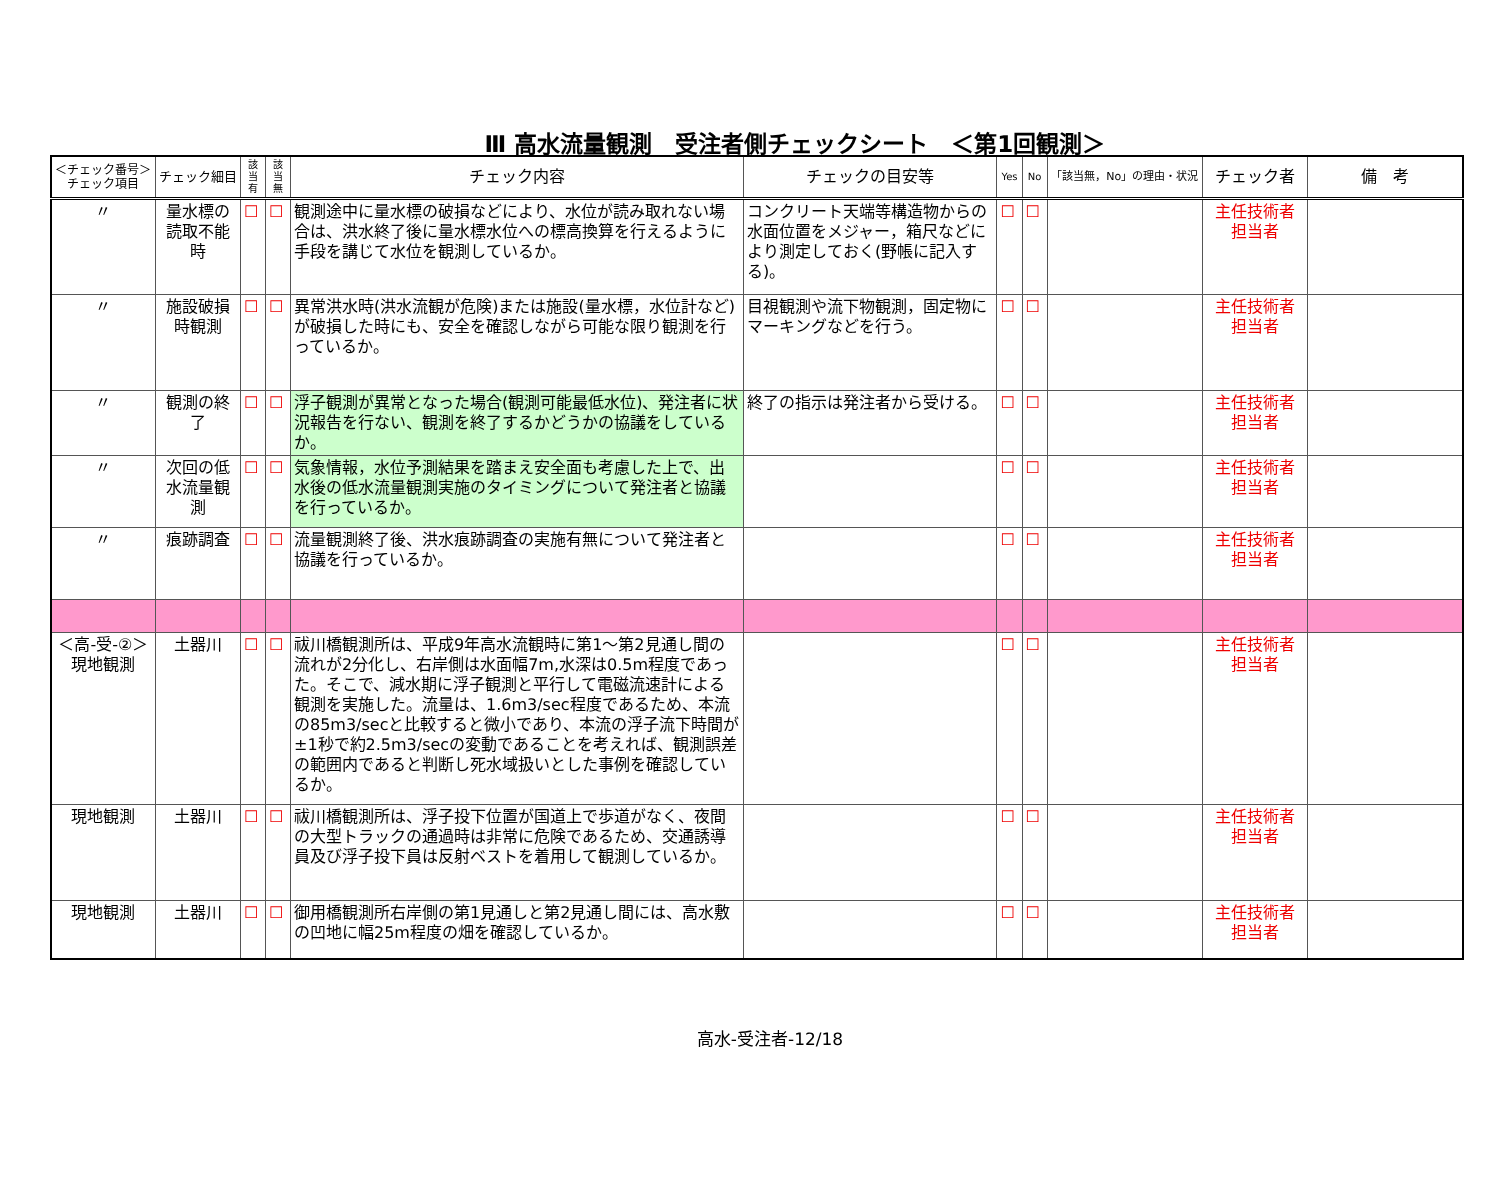Ⅲ 高水流量観測　受注者側チェックシート　＜第1回観測＞
| ＜チェック番号＞ チェック項目 | チェック細目 | 該当 有 | 該当 無 | チェック内容 | チェックの目安等 | Yes | No | 「該当無，No」の理由・状況 | チェック者 | 備 考 |
| --- | --- | --- | --- | --- | --- | --- | --- | --- | --- | --- |
| 〃 | 量水標の読取不能時 | ☐ | ☐ | 観測途中に量水標の破損などにより、水位が読み取れない場合は、洪水終了後に量水標水位への標高換算を行えるように手段を講じて水位を観測しているか。 | コンクリート天端等構造物からの水面位置をメジャー，箱尺などにより測定しておく(野帳に記入する)。 | ☐ | ☐ | | 主任技術者 担当者 | |
| 〃 | 施設破損時観測 | ☐ | ☐ | 異常洪水時(洪水流観が危険)または施設(量水標，水位計など)が破損した時にも、安全を確認しながら可能な限り観測を行っているか。 | 目視観測や流下物観測，固定物にマーキングなどを行う。 | ☐ | ☐ | | 主任技術者 担当者 | |
| 〃 | 観測の終了 | ☐ | ☐ | 浮子観測が異常となった場合(観測可能最低水位)、発注者に状況報告を行ない、観測を終了するかどうかの協議をしているか。 | 終了の指示は発注者から受ける。 | ☐ | ☐ | | 主任技術者 担当者 | |
| 〃 | 次回の低水流量観測 | ☐ | ☐ | 気象情報，水位予測結果を踏まえ安全面も考慮した上で、出水後の低水流量観測実施のタイミングについて発注者と協議を行っているか。 | | ☐ | ☐ | | 主任技術者 担当者 | |
| 〃 | 痕跡調査 | ☐ | ☐ | 流量観測終了後、洪水痕跡調査の実施有無について発注者と協議を行っているか。 | | ☐ | ☐ | | 主任技術者 担当者 | |
| ＜高-受-②＞ 現地観測 | 土器川 | ☐ | ☐ | 祓川橋観測所は、平成9年高水流観時に第1～第2見通し間の流れが2分化し、右岸側は水面幅7m,水深は0.5m程度であった。そこで、減水期に浮子観測と平行して電磁流速計による観測を実施した。流量は、1.6m3/sec程度であるため、本流の85m3/secと比較すると微小であり、本流の浮子流下時間が±1秒で約2.5m3/secの変動であることを考えれば、観測誤差の範囲内であると判断し死水域扱いとした事例を確認しているか。 | | ☐ | ☐ | | 主任技術者 担当者 | |
| 現地観測 | 土器川 | ☐ | ☐ | 祓川橋観測所は、浮子投下位置が国道上で歩道がなく、夜間の大型トラックの通過時は非常に危険であるため、交通誘導員及び浮子投下員は反射ベストを着用して観測しているか。 | | ☐ | ☐ | | 主任技術者 担当者 | |
| 現地観測 | 土器川 | ☐ | ☐ | 御用橋観測所右岸側の第1見通しと第2見通し間には、高水敷の凹地に幅25m程度の畑を確認しているか。 | | ☐ | ☐ | | 主任技術者 担当者 | |
高水-受注者-12/18